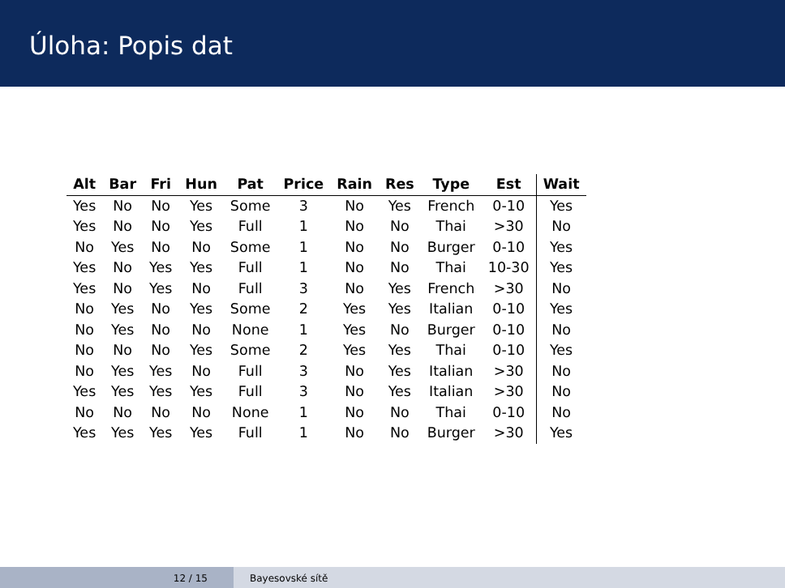Úloha: Popis dat
| Alt | Bar | Fri | Hun | Pat | Price | Rain | Res | Type | Est | Wait |
| --- | --- | --- | --- | --- | --- | --- | --- | --- | --- | --- |
| Yes | No | No | Yes | Some | 3 | No | Yes | French | 0-10 | Yes |
| Yes | No | No | Yes | Full | 1 | No | No | Thai | >30 | No |
| No | Yes | No | No | Some | 1 | No | No | Burger | 0-10 | Yes |
| Yes | No | Yes | Yes | Full | 1 | No | No | Thai | 10-30 | Yes |
| Yes | No | Yes | No | Full | 3 | No | Yes | French | >30 | No |
| No | Yes | No | Yes | Some | 2 | Yes | Yes | Italian | 0-10 | Yes |
| No | Yes | No | No | None | 1 | Yes | No | Burger | 0-10 | No |
| No | No | No | Yes | Some | 2 | Yes | Yes | Thai | 0-10 | Yes |
| No | Yes | Yes | No | Full | 3 | No | Yes | Italian | >30 | No |
| Yes | Yes | Yes | Yes | Full | 3 | No | Yes | Italian | >30 | No |
| No | No | No | No | None | 1 | No | No | Thai | 0-10 | No |
| Yes | Yes | Yes | Yes | Full | 1 | No | No | Burger | >30 | Yes |
12 / 15 Bayesovské sítě